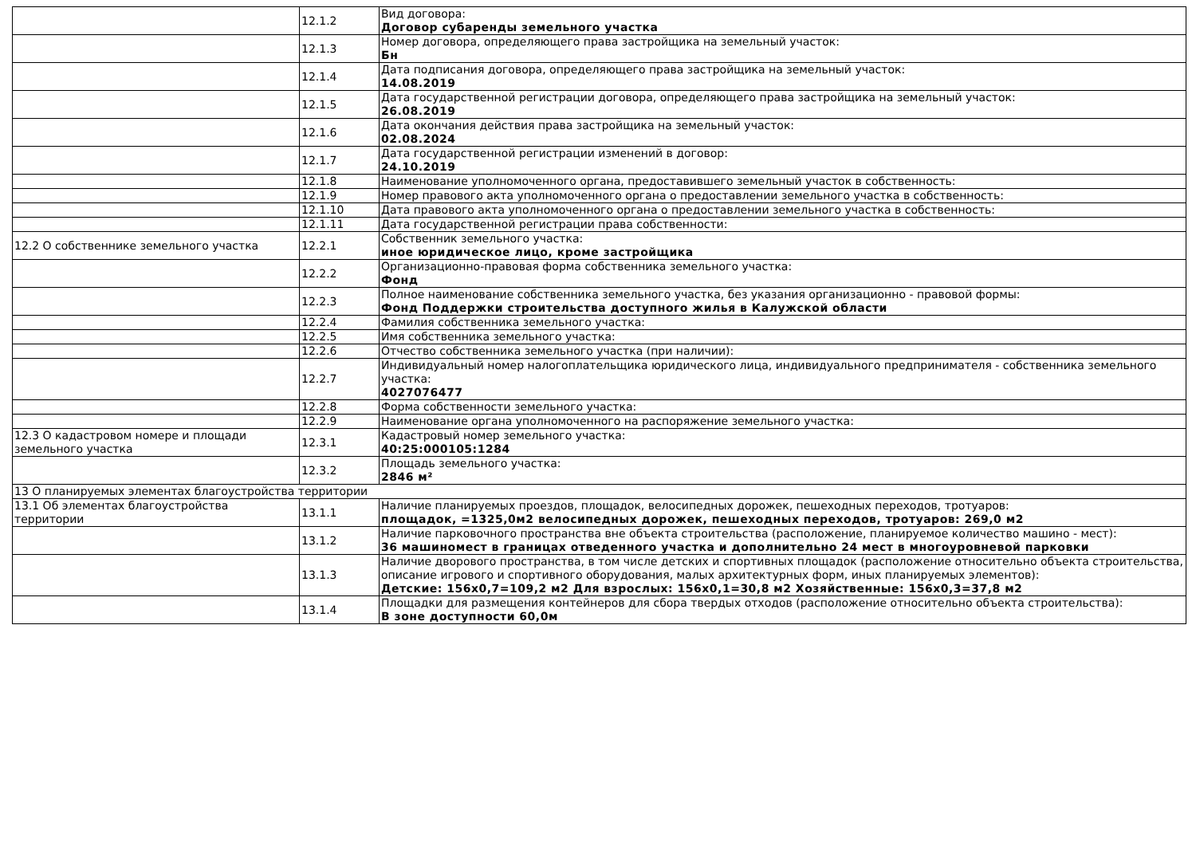| | 12.1.2 | Вид договора: Договор субаренды земельного участка |
| | 12.1.3 | Номер договора, определяющего права застройщика на земельный участок: Бн |
| | 12.1.4 | Дата подписания договора, определяющего права застройщика на земельный участок: 14.08.2019 |
| | 12.1.5 | Дата государственной регистрации договора, определяющего права застройщика на земельный участок: 26.08.2019 |
| | 12.1.6 | Дата окончания действия права застройщика на земельный участок: 02.08.2024 |
| | 12.1.7 | Дата государственной регистрации изменений в договор: 24.10.2019 |
| | 12.1.8 | Наименование уполномоченного органа, предоставившего земельный участок в собственность: |
| | 12.1.9 | Номер правового акта уполномоченного органа о предоставлении земельного участка в собственность: |
| | 12.1.10 | Дата правового акта уполномоченного органа о предоставлении земельного участка в собственность: |
| | 12.1.11 | Дата государственной регистрации права собственности: |
| 12.2 О собственнике земельного участка | 12.2.1 | Собственник земельного участка: иное юридическое лицо, кроме застройщика |
| | 12.2.2 | Организационно-правовая форма собственника земельного участка: Фонд |
| | 12.2.3 | Полное наименование собственника земельного участка, без указания организационно - правовой формы: Фонд Поддержки строительства доступного жилья в Калужской области |
| | 12.2.4 | Фамилия собственника земельного участка: |
| | 12.2.5 | Имя собственника земельного участка: |
| | 12.2.6 | Отчество собственника земельного участка (при наличии): |
| | 12.2.7 | Индивидуальный номер налогоплательщика юридического лица, индивидуального предпринимателя - собственника земельного участка: 4027076477 |
| | 12.2.8 | Форма собственности земельного участка: |
| | 12.2.9 | Наименование органа уполномоченного на распоряжение земельного участка: |
| 12.3 О кадастровом номере и площади земельного участка | 12.3.1 | Кадастровый номер земельного участка: 40:25:000105:1284 |
| | 12.3.2 | Площадь земельного участка: 2846 м² |
| 13 О планируемых элементах благоустройства территории | | |
| 13.1 Об элементах благоустройства территории | 13.1.1 | Наличие планируемых проездов, площадок, велосипедных дорожек, пешеходных переходов, тротуаров: площадок, =1325,0м2 велосипедных дорожек, пешеходных переходов, тротуаров: 269,0 м2 |
| | 13.1.2 | Наличие парковочного пространства вне объекта строительства (расположение, планируемое количество машино - мест): 36 машиномест в границах отведенного участка и дополнительно 24 мест в многоуровневой парковки |
| | 13.1.3 | Наличие дворового пространства, в том числе детских и спортивных площадок (расположение относительно объекта строительства, описание игрового и спортивного оборудования, малых архитектурных форм, иных планируемых элементов): Детские: 156х0,7=109,2 м2 Для взрослых: 156х0,1=30,8 м2 Хозяйственные: 156х0,3=37,8 м2 |
| | 13.1.4 | Площадки для размещения контейнеров для сбора твердых отходов (расположение относительно объекта строительства): В зоне доступности 60,0м |